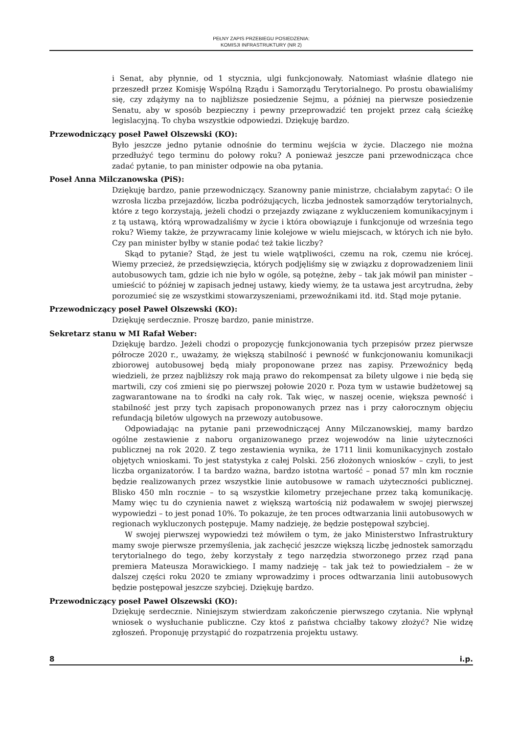PEŁNY ZAPIS PRZEBIEGU POSIEDZENIA:
KOMISJI INFRASTRUKTURY (NR 2)
i Senat, aby płynnie, od 1 stycznia, ulgi funkcjonowały. Natomiast właśnie dlatego nie przeszedł przez Komisję Wspólną Rządu i Samorządu Terytorialnego. Po prostu obawialiśmy się, czy zdążymy na to najbliższe posiedzenie Sejmu, a później na pierwsze posiedzenie Senatu, aby w sposób bezpieczny i pewny przeprowadzić ten projekt przez całą ścieżkę legislacyjną. To chyba wszystkie odpowiedzi. Dziękuję bardzo.
Przewodniczący poseł Paweł Olszewski (KO):
Było jeszcze jedno pytanie odnośnie do terminu wejścia w życie. Dlaczego nie można przedłużyć tego terminu do połowy roku? A ponieważ jeszcze pani przewodnicząca chce zadać pytanie, to pan minister odpowie na oba pytania.
Poseł Anna Milczanowska (PiS):
Dziękuję bardzo, panie przewodniczący. Szanowny panie ministrze, chciałabym zapytać: O ile wzrosła liczba przejazdów, liczba podróżujących, liczba jednostek samorządów terytorialnych, które z tego korzystają, jeżeli chodzi o przejazdy związane z wykluczeniem komunikacyjnym i z tą ustawą, którą wprowadzaliśmy w życie i która obowiązuje i funkcjonuje od września tego roku? Wiemy także, że przywracamy linie kolejowe w wielu miejscach, w których ich nie było. Czy pan minister byłby w stanie podać też takie liczby?
Skąd to pytanie? Stąd, że jest tu wiele wątpliwości, czemu na rok, czemu nie krócej. Wiemy przecież, że przedsięwzięcia, których podjęliśmy się w związku z doprowadzeniem linii autobusowych tam, gdzie ich nie było w ogóle, są potężne, żeby – tak jak mówił pan minister – umieścić to później w zapisach jednej ustawy, kiedy wiemy, że ta ustawa jest arcytrudna, żeby porozumieć się ze wszystkimi stowarzyszeniami, przewoźnikami itd. itd. Stąd moje pytanie.
Przewodniczący poseł Paweł Olszewski (KO):
Dziękuję serdecznie. Proszę bardzo, panie ministrze.
Sekretarz stanu w MI Rafał Weber:
Dziękuję bardzo. Jeżeli chodzi o propozycję funkcjonowania tych przepisów przez pierwsze półrocze 2020 r., uważamy, że większą stabilność i pewność w funkcjonowaniu komunikacji zbiorowej autobusowej będą miały proponowane przez nas zapisy. Przewoźnicy będą wiedzieli, że przez najbliższy rok mają prawo do rekompensat za bilety ulgowe i nie będą się martwili, czy coś zmieni się po pierwszej połowie 2020 r. Poza tym w ustawie budżetowej są zagwarantowane na to środki na cały rok. Tak więc, w naszej ocenie, większa pewność i stabilność jest przy tych zapisach proponowanych przez nas i przy całorocznym objęciu refundacją biletów ulgowych na przewozy autobusowe.
Odpowiadając na pytanie pani przewodniczącej Anny Milczanowskiej, mamy bardzo ogólne zestawienie z naboru organizowanego przez wojewodów na linie użyteczności publicznej na rok 2020. Z tego zestawienia wynika, że 1711 linii komunikacyjnych zostało objętych wnioskami. To jest statystyka z całej Polski. 256 złożonych wniosków – czyli, to jest liczba organizatorów. I ta bardzo ważna, bardzo istotna wartość – ponad 57 mln km rocznie będzie realizowanych przez wszystkie linie autobusowe w ramach użyteczności publicznej. Blisko 450 mln rocznie – to są wszystkie kilometry przejechane przez taką komunikację. Mamy więc tu do czynienia nawet z większą wartością niż podawałem w swojej pierwszej wypowiedzi – to jest ponad 10%. To pokazuje, że ten proces odtwarzania linii autobusowych w regionach wykluczonych postępuje. Mamy nadzieję, że będzie postępował szybciej.
W swojej pierwszej wypowiedzi też mówiłem o tym, że jako Ministerstwo Infrastruktury mamy swoje pierwsze przemyślenia, jak zachęcić jeszcze większą liczbę jednostek samorządu terytorialnego do tego, żeby korzystały z tego narzędzia stworzonego przez rząd pana premiera Mateusza Morawickiego. I mamy nadzieję – tak jak też to powiedziałem – że w dalszej części roku 2020 te zmiany wprowadzimy i proces odtwarzania linii autobusowych będzie postępował jeszcze szybciej. Dziękuję bardzo.
Przewodniczący poseł Paweł Olszewski (KO):
Dziękuję serdecznie. Niniejszym stwierdzam zakończenie pierwszego czytania. Nie wpłynął wniosek o wysłuchanie publiczne. Czy ktoś z państwa chciałby takowy złożyć? Nie widzę zgłoszeń. Proponuję przystąpić do rozpatrzenia projektu ustawy.
8 i.p.